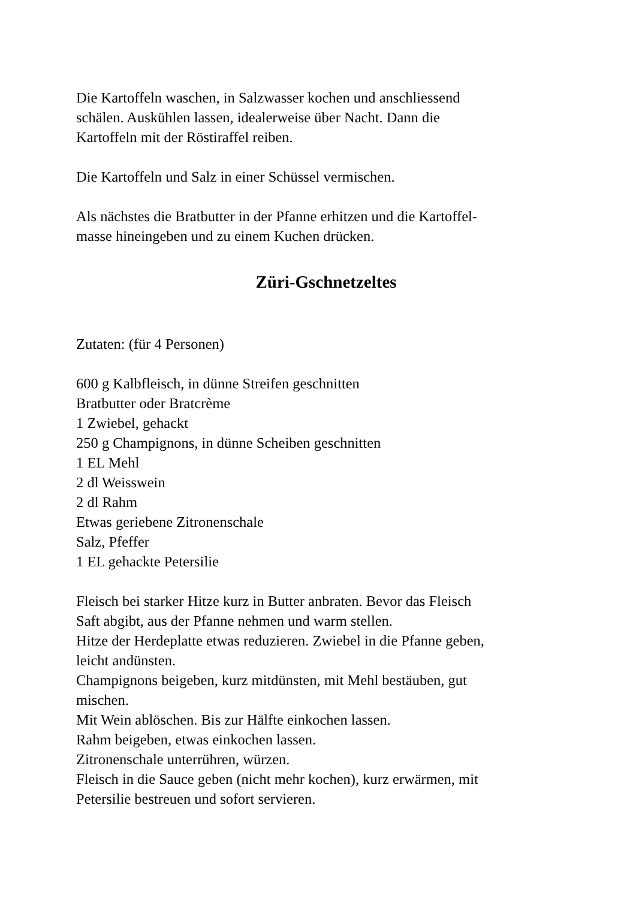Die Kartoffeln waschen, in Salzwasser kochen und anschliessend
schälen. Auskühlen lassen, idealerweise über Nacht. Dann die
Kartoffeln mit der Röstiraffel reiben.
Die Kartoffeln und Salz in einer Schüssel vermischen.
Als nächstes die Bratbutter in der Pfanne erhitzen und die Kartoffel-
masse hineingeben und zu einem Kuchen drücken.
Züri-Gschnetzeltes
Zutaten: (für 4 Personen)
600 g Kalbfleisch, in dünne Streifen geschnitten
Bratbutter oder Bratcrème
1 Zwiebel, gehackt
250 g Champignons, in dünne Scheiben geschnitten
1 EL Mehl
2 dl Weisswein
2 dl Rahm
Etwas geriebene Zitronenschale
Salz, Pfeffer
1 EL gehackte Petersilie
Fleisch bei starker Hitze kurz in Butter anbraten. Bevor das Fleisch
Saft abgibt, aus der Pfanne nehmen und warm stellen.
Hitze der Herdeplatte etwas reduzieren. Zwiebel in die Pfanne geben,
leicht andünsten.
Champignons beigeben, kurz mitdünsten, mit Mehl bestäuben, gut
mischen.
Mit Wein ablöschen. Bis zur Hälfte einkochen lassen.
Rahm beigeben, etwas einkochen lassen.
Zitronenschale unterrühren, würzen.
Fleisch in die Sauce geben (nicht mehr kochen), kurz erwärmen, mit
Petersilie bestreuen und sofort servieren.